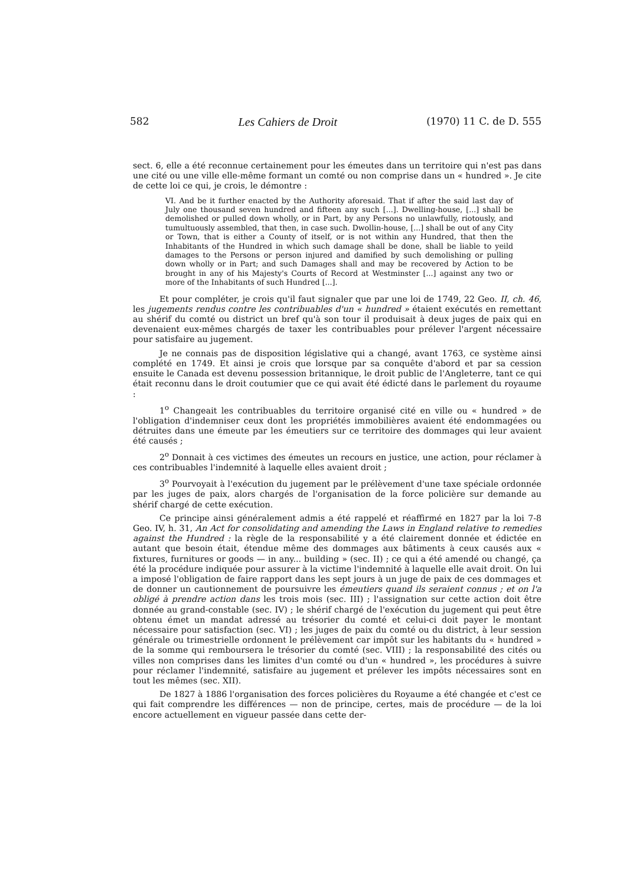582 Les Cahiers de Droit (1970) 11 C. de D. 555
sect. 6, elle a été reconnue certainement pour les émeutes dans un territoire qui n'est pas dans une cité ou une ville elle-même formant un comté ou non comprise dans un « hundred ». Je cite de cette loi ce qui, je crois, le démontre :
VI. And be it further enacted by the Authority aforesaid. That if after the said last day of July one thousand seven hundred and fifteen any such [...]. Dwelling-house, [...] shall be demolished or pulled down wholly, or in Part, by any Persons no unlawfully, riotously, and tumultuously assembled, that then, in case such. Dwollin-house, [...] shall be out of any City or Town, that is either a County of itself, or is not within any Hundred, that then the Inhabitants of the Hundred in which such damage shall be done, shall be liable to yeild damages to the Persons or person injured and damified by such demolishing or pulling down wholly or in Part; and such Damages shall and may be recovered by Action to be brought in any of his Majesty's Courts of Record at Westminster [...] against any two or more of the Inhabitants of such Hundred [...].
Et pour compléter, je crois qu'il faut signaler que par une loi de 1749, 22 Geo. II, ch. 46, les jugements rendus contre les contribuables d'un « hundred » étaient exécutés en remettant au shérif du comté ou district un bref qu'à son tour il produisait à deux juges de paix qui en devenaient eux-mêmes chargés de taxer les contribuables pour prélever l'argent nécessaire pour satisfaire au jugement.
Je ne connais pas de disposition législative qui a changé, avant 1763, ce système ainsi complété en 1749. Et ainsi je crois que lorsque par sa conquête d'abord et par sa cession ensuite le Canada est devenu possession britannique, le droit public de l'Angleterre, tant ce qui était reconnu dans le droit coutumier que ce qui avait été édicté dans le parlement du royaume :
1<sup>o</sup> Changeait les contribuables du territoire organisé cité en ville ou « hundred » de l'obligation d'indemniser ceux dont les propriétés immobilières avaient été endommagées ou détruites dans une émeute par les émeutiers sur ce territoire des dommages qui leur avaient été causés ;
2<sup>o</sup> Donnait à ces victimes des émeutes un recours en justice, une action, pour réclamer à ces contribuables l'indemnité à laquelle elles avaient droit ;
3<sup>o</sup> Pourvoyait à l'exécution du jugement par le prélèvement d'une taxe spéciale ordonnée par les juges de paix, alors chargés de l'organisation de la force policière sur demande au shérif chargé de cette exécution.
Ce principe ainsi généralement admis a été rappelé et réaffirmé en 1827 par la loi 7-8 Geo. IV, h. 31, An Act for consolidating and amending the Laws in England relative to remedies against the Hundred : la règle de la responsabilité y a été clairement donnée et édictée en autant que besoin était, étendue même des dommages aux bâtiments à ceux causés aux « fixtures, furnitures or goods — in any... building » (sec. II) ; ce qui a été amendé ou changé, ça été la procédure indiquée pour assurer à la victime l'indemnité à laquelle elle avait droit. On lui a imposé l'obligation de faire rapport dans les sept jours à un juge de paix de ces dommages et de donner un cautionnement de poursuivre les émeutiers quand ils seraient connus ; et on l'a obligé à prendre action dans les trois mois (sec. III) ; l'assignation sur cette action doit être donnée au grand-constable (sec. IV) ; le shérif chargé de l'exécution du jugement qui peut être obtenu émet un mandat adressé au trésorier du comté et celui-ci doit payer le montant nécessaire pour satisfaction (sec. VI) ; les juges de paix du comté ou du district, à leur session générale ou trimestrielle ordonnent le prélèvement car impôt sur les habitants du « hundred » de la somme qui remboursera le trésorier du comté (sec. VIII) ; la responsabilité des cités ou villes non comprises dans les limites d'un comté ou d'un « hundred », les procédures à suivre pour réclamer l'indemnité, satisfaire au jugement et prélever les impôts nécessaires sont en tout les mêmes (sec. XII).
De 1827 à 1886 l'organisation des forces policières du Royaume a été changée et c'est ce qui fait comprendre les différences — non de principe, certes, mais de procédure — de la loi encore actuellement en vigueur passée dans cette der-